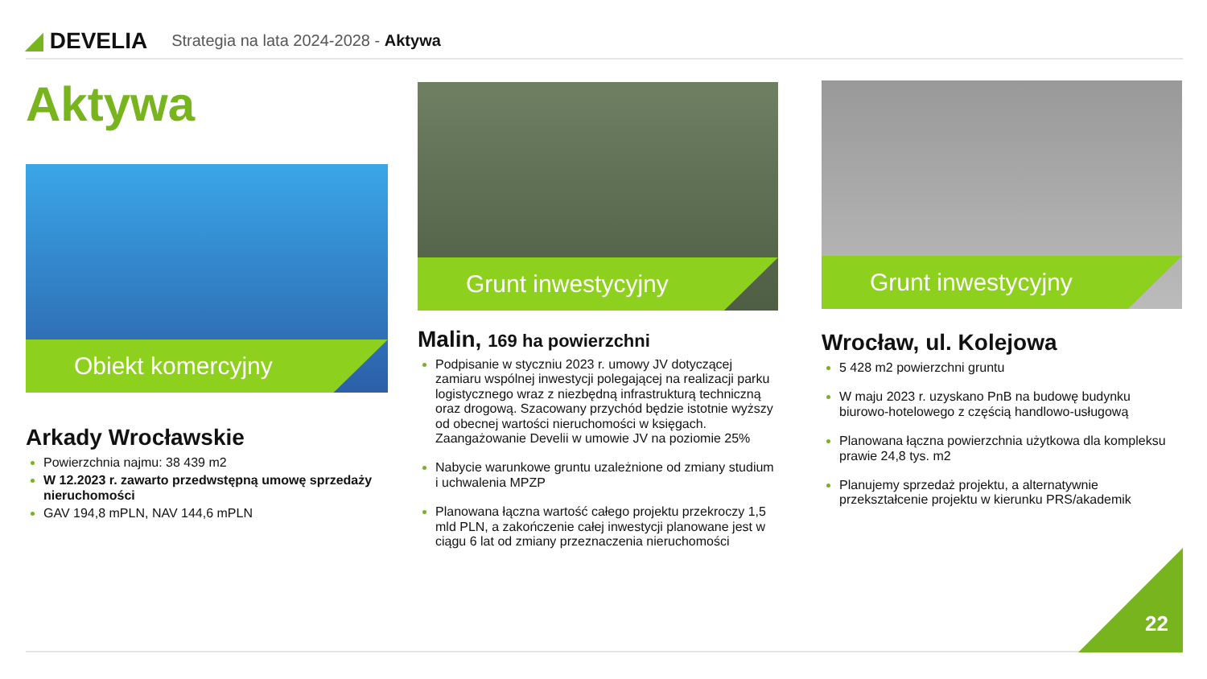◢ DEVELIA
Strategia na lata 2024-2028 - Aktywa
Aktywa
Obiekt komercyjny
Arkady Wrocławskie
Powierzchnia najmu: 38 439 m2
W 12.2023 r. zawarto przedwstępną umowę sprzedaży nieruchomości
GAV 194,8 mPLN, NAV 144,6 mPLN
Grunt inwestycyjny
Malin, 169 ha powierzchni
Podpisanie w styczniu 2023 r. umowy JV dotyczącej zamiaru wspólnej inwestycji polegającej na realizacji parku logistycznego wraz z niezbędną infrastrukturą techniczną oraz drogową. Szacowany przychód będzie istotnie wyższy od obecnej wartości nieruchomości w księgach. Zaangażowanie Develii w umowie JV na poziomie 25%
Nabycie warunkowe gruntu uzależnione od zmiany studium i uchwalenia MPZP
Planowana łączna wartość całego projektu przekroczy 1,5 mld PLN, a zakończenie całej inwestycji planowane jest w ciągu 6 lat od zmiany przeznaczenia nieruchomości
Grunt inwestycyjny
Wrocław, ul. Kolejowa
5 428 m2 powierzchni gruntu
W maju 2023 r. uzyskano PnB na budowę budynku biurowo-hotelowego z częścią handlowo-usługową
Planowana łączna powierzchnia użytkowa dla kompleksu prawie 24,8 tys. m2
Planujemy sprzedaż projektu, a alternatywnie przekształcenie projektu w kierunku PRS/akademik
22